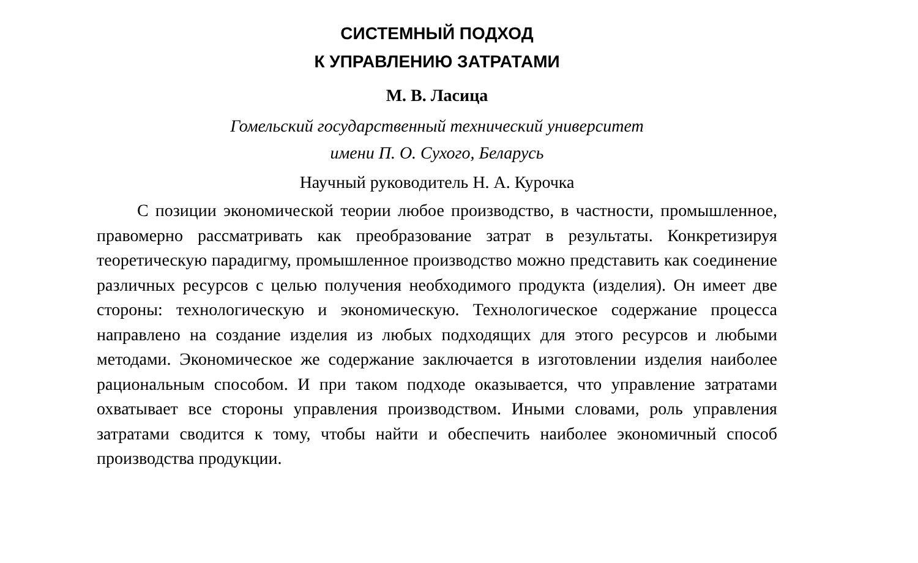СИСТЕМНЫЙ ПОДХОД
К УПРАВЛЕНИЮ ЗАТРАТАМИ
М. В. Ласица
Гомельский государственный технический университет
имени П. О. Сухого, Беларусь
Научный руководитель Н. А. Курочка
С позиции экономической теории любое производство, в частности, промышленное, правомерно рассматривать как преобразование затрат в результаты. Конкретизируя теоретическую парадигму, промышленное производство можно представить как соединение различных ресурсов с целью получения необходимого продукта (изделия). Он имеет две стороны: технологическую и экономическую. Технологическое содержание процесса направлено на создание изделия из любых подходящих для этого ресурсов и любыми методами. Экономическое же содержание заключается в изготовлении изделия наиболее рациональным способом. И при таком подходе оказывается, что управление затратами охватывает все стороны управления производством. Иными словами, роль управления затратами сводится к тому, чтобы найти и обеспечить наиболее экономичный способ производства продукции.